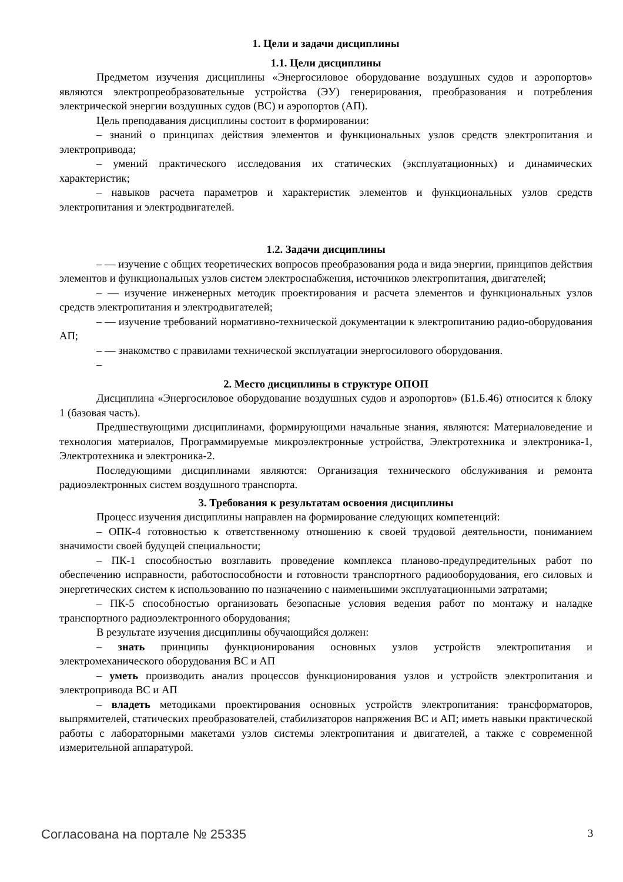1. Цели и задачи дисциплины
1.1. Цели дисциплины
Предметом изучения дисциплины «Энергосиловое оборудование воздушных судов и аэропортов» являются электропреобразовательные устройства (ЭУ) генерирования, преобразования и потребления электрической энергии воздушных судов (ВС) и аэропортов (АП).
Цель преподавания дисциплины состоит в формировании:
– знаний о принципах действия элементов и функциональных узлов средств электропитания и электропривода;
– умений практического исследования их статических (эксплуатационных) и динамических характеристик;
– навыков расчета параметров и характеристик элементов и функциональных узлов средств электропитания и электродвигателей.
1.2. Задачи дисциплины
– — изучение с общих теоретических вопросов преобразования рода и вида энергии, принципов действия элементов и функциональных узлов систем электроснабжения, источников электропитания, двигателей;
– — изучение инженерных методик проектирования и расчета элементов и функциональных узлов средств электропитания и электродвигателей;
– — изучение требований нормативно-технической документации к электропитанию радио-оборудования АП;
– — знакомство с правилами технической эксплуатации энергосилового оборудования.
–
2. Место дисциплины в структуре ОПОП
Дисциплина «Энергосиловое оборудование воздушных судов и аэропортов» (Б1.Б.46) относится к блоку 1 (базовая часть).
Предшествующими дисциплинами, формирующими начальные знания, являются: Материаловедение и технология материалов, Программируемые микроэлектронные устройства, Электротехника и электроника-1, Электротехника и электроника-2.
Последующими дисциплинами являются: Организация технического обслуживания и ремонта радиоэлектронных систем воздушного транспорта.
3. Требования к результатам освоения дисциплины
Процесс изучения дисциплины направлен на формирование следующих компетенций:
– ОПК-4 готовностью к ответственному отношению к своей трудовой деятельности, пониманием значимости своей будущей специальности;
– ПК-1 способностью возглавить проведение комплекса планово-предупредительных работ по обеспечению исправности, работоспособности и готовности транспортного радиооборудования, его силовых и энергетических систем к использованию по назначению с наименьшими эксплуатационными затратами;
– ПК-5 способностью организовать безопасные условия ведения работ по монтажу и наладке транспортного радиоэлектронного оборудования;
В результате изучения дисциплины обучающийся должен:
– знать принципы функционирования основных узлов устройств электропитания и электромеханического оборудования ВС и АП
– уметь производить анализ процессов функционирования узлов и устройств электропитания и электропривода ВС и АП
– владеть методиками проектирования основных устройств электропитания: трансформаторов, выпрямителей, статических преобразователей, стабилизаторов напряжения ВС и АП; иметь навыки практической работы с лабораторными макетами узлов системы электропитания и двигателей, а также с современной измерительной аппаратурой.
Согласована на портале № 25335 3